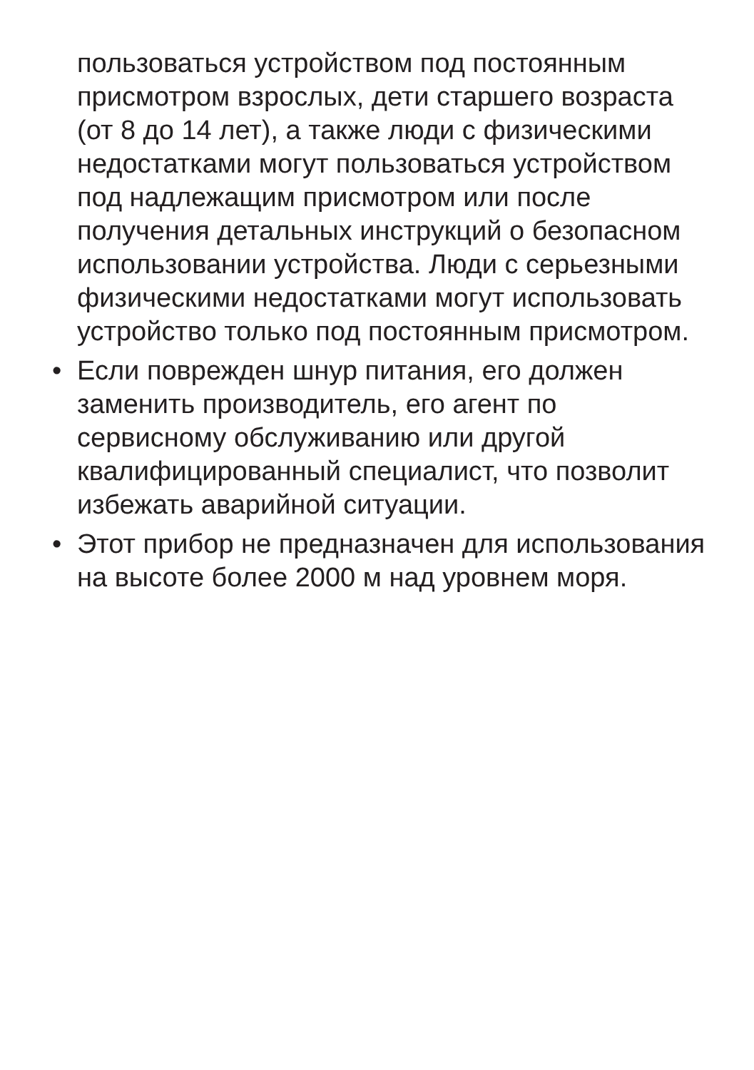пользоваться устройством под постоянным
присмотром взрослых, дети старшего возраста
(от 8 до 14 лет), а также люди с физическими
недостатками могут пользоваться устройством
под надлежащим присмотром или после
получения детальных инструкций о безопасном
использовании устройства. Люди с серьезными
физическими недостатками могут использовать
устройство только под постоянным присмотром.
• Если поврежден шнур питания, его должен
заменить производитель, его агент по
сервисному обслуживанию или другой
квалифицированный специалист, что позволит
избежать аварийной ситуации.
• Этот прибор не предназначен для использования
на высоте более 2000 м над уровнем моря.